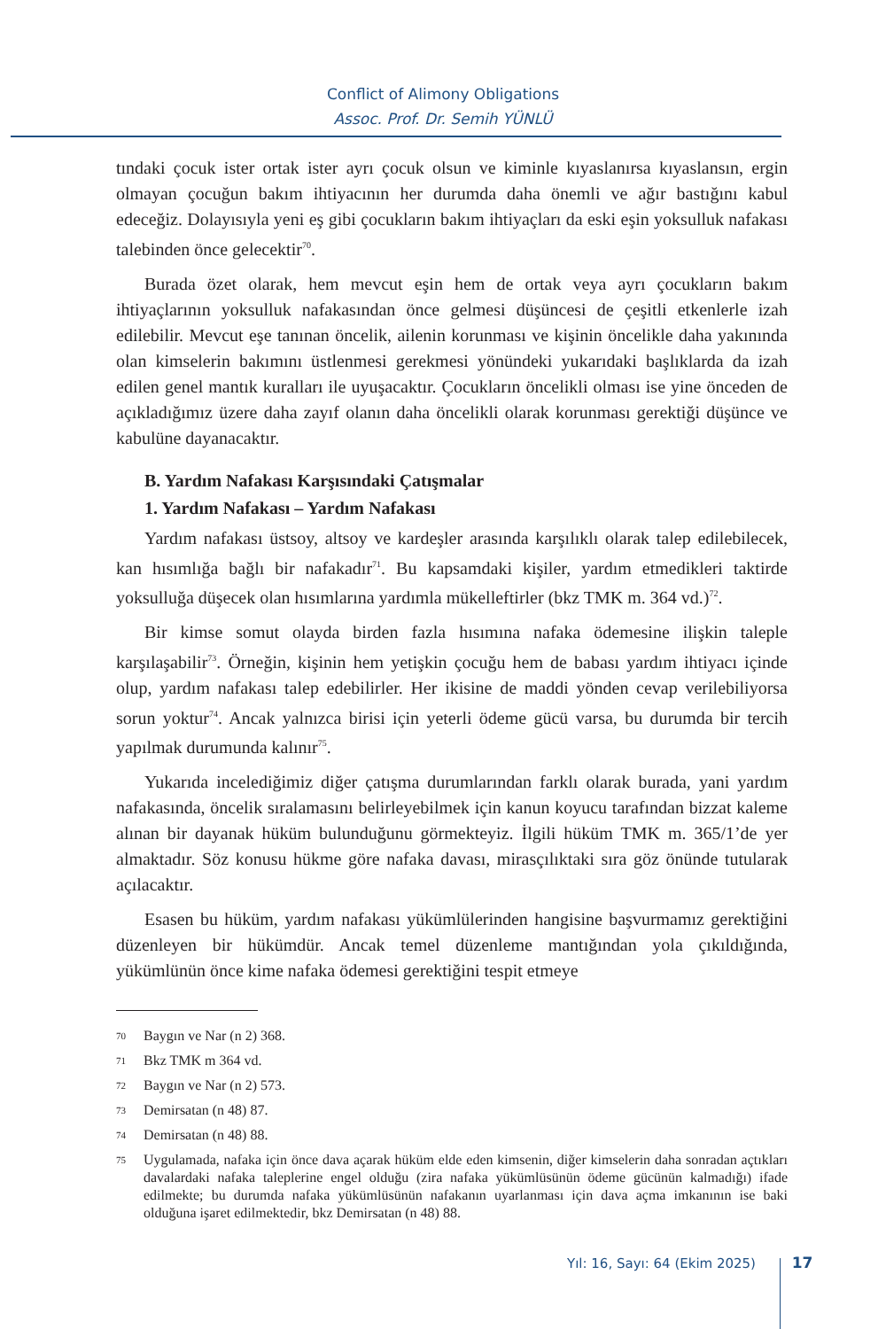Conflict of Alimony Obligations
Assoc. Prof. Dr. Semih YÜNLÜ
tındaki çocuk ister ortak ister ayrı çocuk olsun ve kiminle kıyaslanırsa kıyaslansın, ergin olmayan çocuğun bakım ihtiyacının her durumda daha önemli ve ağır bastığını kabul edeceğiz. Dolayısıyla yeni eş gibi çocukların bakım ihtiyaçları da eski eşin yoksulluk nafakası talebinden önce gelecektir<sup>70</sup>.
Burada özet olarak, hem mevcut eşin hem de ortak veya ayrı çocukların bakım ihtiyaçlarının yoksulluk nafakasından önce gelmesi düşüncesi de çeşitli etkenlerle izah edilebilir. Mevcut eşe tanınan öncelik, ailenin korunması ve kişinin öncelikle daha yakınında olan kimselerin bakımını üstlenmesi gerekmesi yönündeki yukarıdaki başlıklarda da izah edilen genel mantık kuralları ile uyuşacaktır. Çocukların öncelikli olması ise yine önceden de açıkladığımız üzere daha zayıf olanın daha öncelikli olarak korunması gerektiği düşünce ve kabulüne dayanacaktır.
B. Yardım Nafakası Karşısındaki Çatışmalar
1. Yardım Nafakası – Yardım Nafakası
Yardım nafakası üstsoy, altsoy ve kardeşler arasında karşılıklı olarak talep edilebilecek, kan hısımlığa bağlı bir nafakadır<sup>71</sup>. Bu kapsamdaki kişiler, yardım etmedikleri taktirde yoksulluğa düşecek olan hısımlarına yardımla mükelleftirler (bkz TMK m. 364 vd.)<sup>72</sup>.
Bir kimse somut olayda birden fazla hısımına nafaka ödemesine ilişkin taleple karşılaşabilir<sup>73</sup>. Örneğin, kişinin hem yetişkin çocuğu hem de babası yardım ihtiyacı içinde olup, yardım nafakası talep edebilirler. Her ikisine de maddi yönden cevap verilebiliyorsa sorun yoktur<sup>74</sup>. Ancak yalnızca birisi için yeterli ödeme gücü varsa, bu durumda bir tercih yapılmak durumunda kalınır<sup>75</sup>.
Yukarıda incelediğimiz diğer çatışma durumlarından farklı olarak burada, yani yardım nafakasında, öncelik sıralamasını belirleyebilmek için kanun koyucu tarafından bizzat kaleme alınan bir dayanak hüküm bulunduğunu görmekteyiz. İlgili hüküm TMK m. 365/1’de yer almaktadır. Söz konusu hükme göre nafaka davası, mirasçılıktaki sıra göz önünde tutularak açılacaktır.
Esasen bu hüküm, yardım nafakası yükümlülerinden hangisine başvurmamız gerektiğini düzenleyen bir hükümdür. Ancak temel düzenleme mantığından yola çıkıldığında, yükümlünün önce kime nafaka ödemesi gerektiğini tespit etmeye
70 Baygın ve Nar (n 2) 368.
71 Bkz TMK m 364 vd.
72 Baygın ve Nar (n 2) 573.
73 Demirsatan (n 48) 87.
74 Demirsatan (n 48) 88.
75
Uygulamada, nafaka için önce dava açarak hüküm elde eden kimsenin, diğer kimselerin daha sonradan açtıkları davalardaki nafaka taleplerine engel olduğu (zira nafaka yükümlüsünün ödeme gücünün kalmadığı) ifade edilmekte; bu durumda nafaka yükümlüsünün nafakanın uyarlanması için dava açma imkanının ise baki olduğuna işaret edilmektedir, bkz Demirsatan (n 48) 88.
Yıl: 16, Sayı: 64 (Ekim 2025) 17